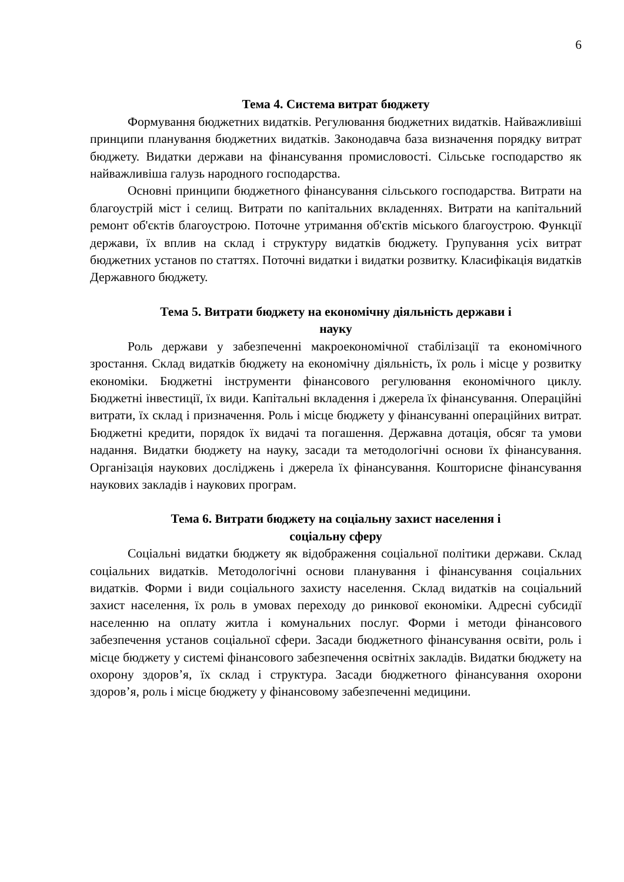6
Тема 4. Система витрат бюджету
Формування бюджетних видатків. Регулювання бюджетних видатків. Найважливіші принципи планування бюджетних видатків. Законодавча база визначення порядку витрат бюджету. Видатки держави на фінансування промисловості. Сільське господарство як найважливіша галузь народного господарства.
Основні принципи бюджетного фінансування сільського господарства. Витрати на благоустрій міст і селищ. Витрати по капітальних вкладеннях. Витрати на капітальний ремонт об'єктів благоустрою. Поточне утримання об'єктів міського благоустрою. Функції держави, їх вплив на склад і структуру видатків бюджету. Групування усіх витрат бюджетних установ по статтях. Поточні видатки і видатки розвитку. Класифікація видатків Державного бюджету.
Тема 5. Витрати бюджету на економічну діяльність держави і
науку
Роль держави у забезпеченні макроекономічної стабілізації та економічного зростання. Склад видатків бюджету на економічну діяльність, їх роль і місце у розвитку економіки. Бюджетні інструменти фінансового регулювання економічного циклу. Бюджетні інвестиції, їх види. Капітальні вкладення і джерела їх фінансування. Операційні витрати, їх склад і призначення. Роль і місце бюджету у фінансуванні операційних витрат. Бюджетні кредити, порядок їх видачі та погашення. Державна дотація, обсяг та умови надання. Видатки бюджету на науку, засади та методологічні основи їх фінансування. Організація наукових досліджень і джерела їх фінансування. Кошторисне фінансування наукових закладів і наукових програм.
Тема 6. Витрати бюджету на соціальну захист населення і
соціальну сферу
Соціальні видатки бюджету як відображення соціальної політики держави. Склад соціальних видатків. Методологічні основи планування і фінансування соціальних видатків. Форми і види соціального захисту населення. Склад видатків на соціальний захист населення, їх роль в умовах переходу до ринкової економіки. Адресні субсидії населенню на оплату житла і комунальних послуг. Форми і методи фінансового забезпечення установ соціальної сфери. Засади бюджетного фінансування освіти, роль і місце бюджету у системі фінансового забезпечення освітніх закладів. Видатки бюджету на охорону здоров’я, їх склад і структура. Засади бюджетного фінансування охорони здоров’я, роль і місце бюджету у фінансовому забезпеченні медицини.